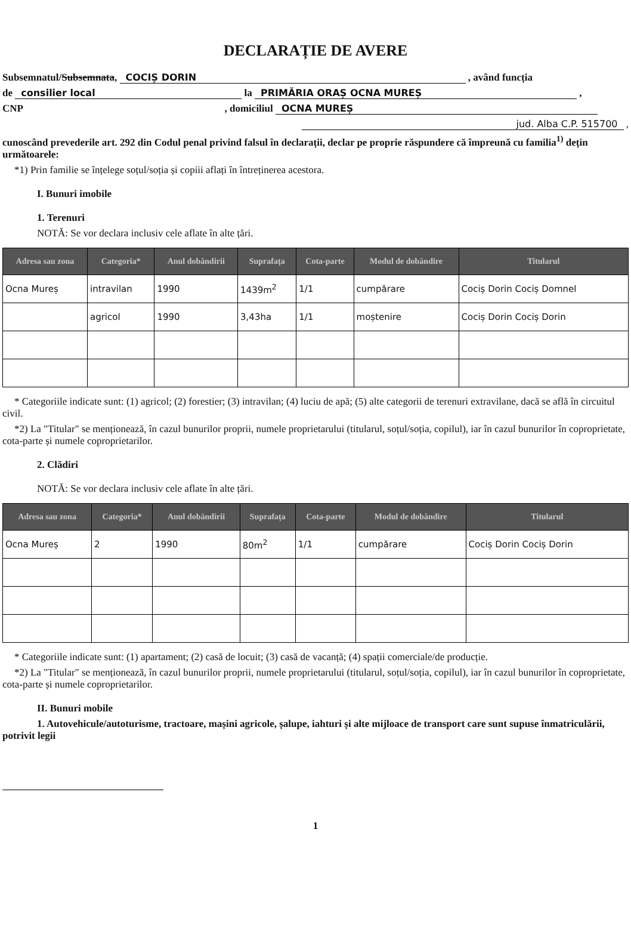DECLARAȚIE DE AVERE
Subsemnatul/Subsemnata, COCIȘ DORIN , având funcția
de consilier local la PRIMĂRIA ORAȘ OCNA MUREȘ ,
CNP , domiciliul OCNA MUREȘ
jud. Alba C.P. 515700 ,
cunoscând prevederile art. 292 din Codul penal privind falsul în declarații, declar pe proprie răspundere că împreună cu familia<sup>1)</sup> dețin următoarele:
*1) Prin familie se înțelege soțul/soția și copiii aflați în întreținerea acestora.
I. Bunuri imobile
1. Terenuri
NOTĂ: Se vor declara inclusiv cele aflate în alte țări.
| Adresa sau zona | Categoria* | Anul dobândirii | Suprafața | Cota-parte | Modul de dobândire | Titularul |
| --- | --- | --- | --- | --- | --- | --- |
| Ocna Mureș | intravilan | 1990 | 1439m<sup>2</sup> | 1/1 | cumpărare | Cociș Dorin Cociș Domnel |
| | agricol | 1990 | 3,43ha | 1/1 | moștenire | Cociș Dorin Cociș Dorin |
* Categoriile indicate sunt: (1) agricol; (2) forestier; (3) intravilan; (4) luciu de apă; (5) alte categorii de terenuri extravilane, dacă se află în circuitul civil.
*2) La "Titular" se menționează, în cazul bunurilor proprii, numele proprietarului (titularul, soțul/soția, copilul), iar în cazul bunurilor în coproprietate, cota-parte și numele coproprietarilor.
2. Clădiri
NOTĂ: Se vor declara inclusiv cele aflate în alte țări.
| Adresa sau zona | Categoria* | Anul dobândirii | Suprafața | Cota-parte | Modul de dobândire | Titularul |
| --- | --- | --- | --- | --- | --- | --- |
| Ocna Mureș | 2 | 1990 | 80m<sup>2</sup> | 1/1 | cumpărare | Cociș Dorin Cociș Dorin |
* Categoriile indicate sunt: (1) apartament; (2) casă de locuit; (3) casă de vacanță; (4) spații comerciale/de producție.
*2) La "Titular" se menționează, în cazul bunurilor proprii, numele proprietarului (titularul, soțul/soția, copilul), iar în cazul bunurilor în coproprietate, cota-parte și numele coproprietarilor.
II. Bunuri mobile
1. Autovehicule/autoturisme, tractoare, mașini agricole, șalupe, iahturi și alte mijloace de transport care sunt supuse înmatriculării, potrivit legii
1